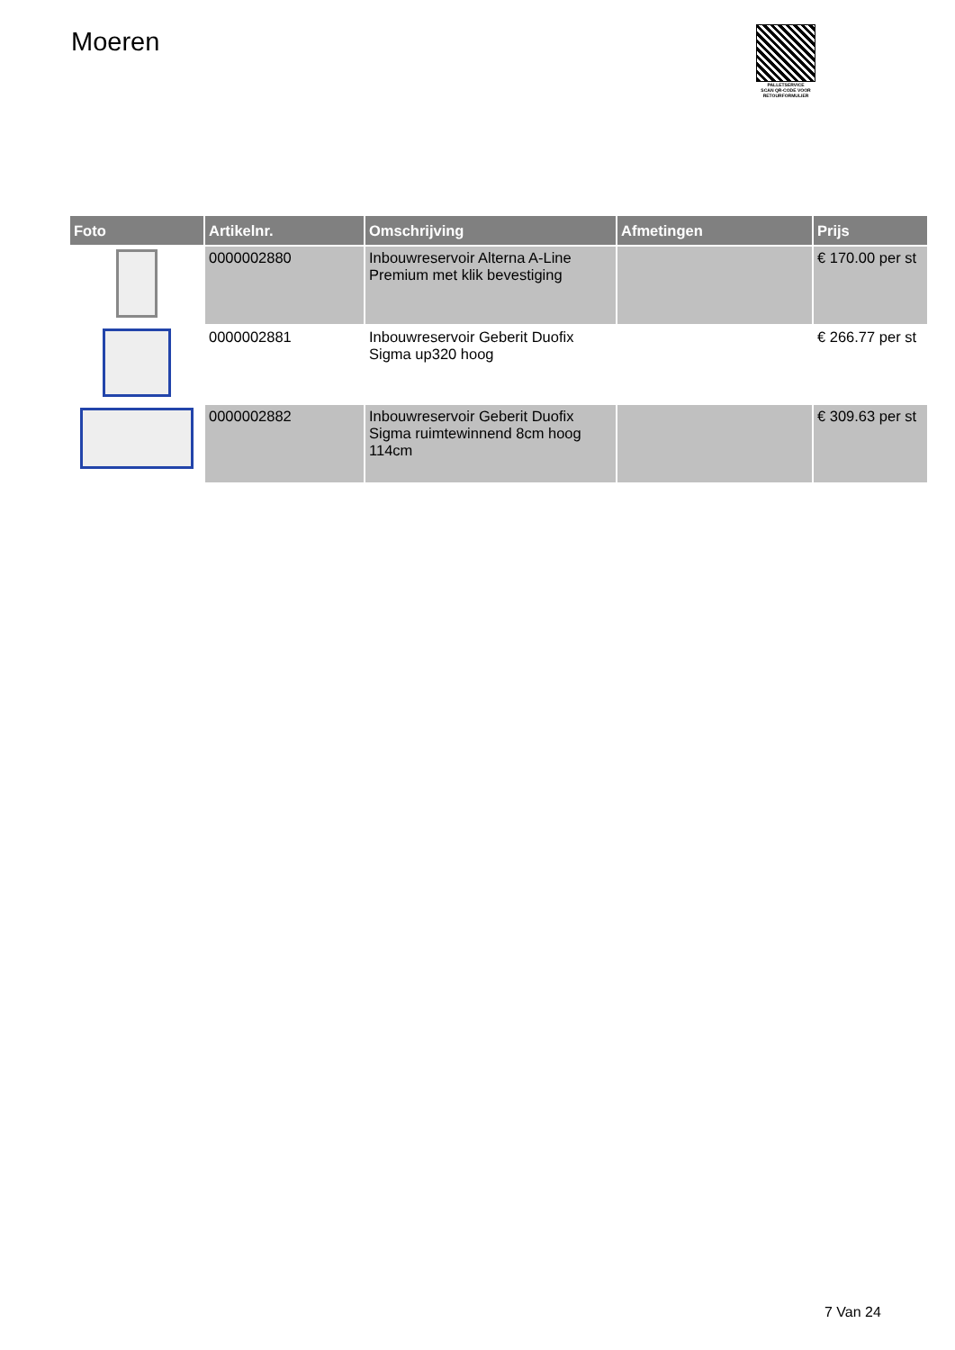Moeren
PALLETSERVICE
SCAN QR-CODE VOOR RETOURFORMULIER
| Foto | Artikelnr. | Omschrijving | Afmetingen | Prijs |
| --- | --- | --- | --- | --- |
| | 0000002880 | Inbouwreservoir Alterna A-Line Premium met klik bevestiging | | € 170.00 per st |
| | 0000002881 | Inbouwreservoir Geberit Duofix Sigma up320 hoog | | € 266.77 per st |
| | 0000002882 | Inbouwreservoir Geberit Duofix Sigma ruimtewinnend 8cm hoog 114cm | | € 309.63 per st |
7 Van 24